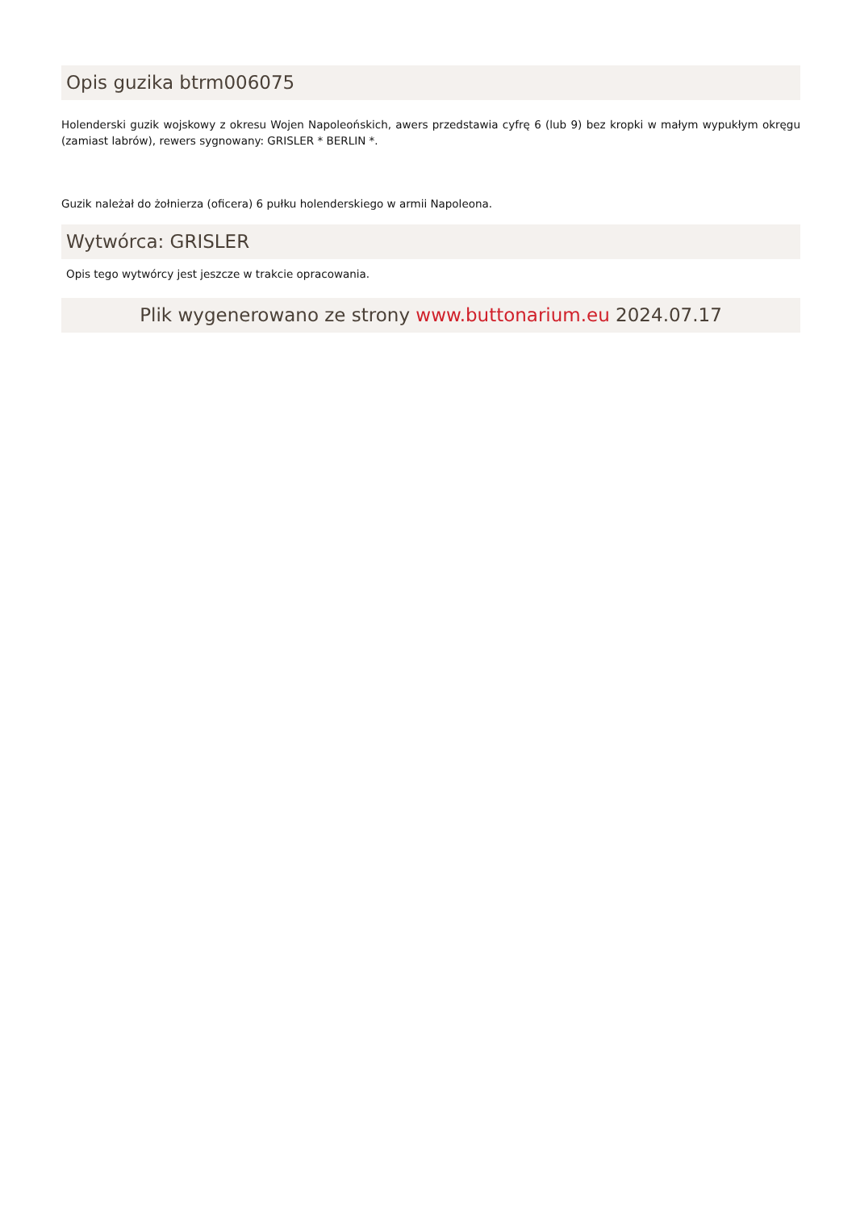Opis guzika btrm006075
Holenderski guzik wojskowy z okresu Wojen Napoleońskich, awers przedstawia cyfrę 6 (lub 9) bez kropki w małym wypukłym okręgu (zamiast labrów), rewers sygnowany: GRISLER * BERLIN *.
Guzik należał do żołnierza (oficera) 6 pułku holenderskiego w armii Napoleona.
Wytwórca: GRISLER
Opis tego wytwórcy jest jeszcze w trakcie opracowania.
Plik wygenerowano ze strony www.buttonarium.eu 2024.07.17